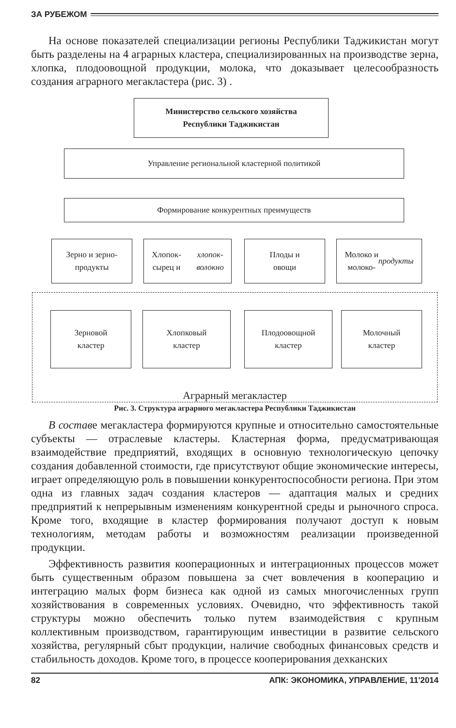ЗА РУБЕЖОМ
На основе показателей специализации регионы Республики Таджикистан могут быть разделены на 4 аграрных кластера, специализированных на производстве зерна, хлопка, плодоовощной продукции, молока, что доказывает целесообразность создания аграрного мегакластера (рис. 3) .
Министерство сельского хозяйства
Республики Таджикистан
Управление региональной кластерной политикой
Формирование конкурентных преимуществ
Зерно и зерно-
продукты
Хлопок-сырец и
хлопок-волокно
Плоды и
овощи
Молоко и
молоко-
продукты
Аграрный мегакластер
Зерновой
кластер
Хлопковый
кластер
Плодоовощной
кластер
Молочный
кластер
Рис. 3. Структура аграрного мегакластера Республики Таджикистан
В составе мегакластера формируются крупные и относительно самостоятельные субъекты — отраслевые кластеры. Кластерная форма, предусматривающая взаимодействие предприятий, входящих в основную технологическую цепочку создания добавленной стоимости, где присутствуют общие экономические интересы, играет определяющую роль в повышении конкурентоспособности региона. При этом одна из главных задач создания кластеров — адаптация малых и средних предприятий к непрерывным изменениям конкурентной среды и рыночного спроса. Кроме того, входящие в кластер формирования получают доступ к новым технологиям, методам работы и возможностям реализации произведенной продукции.
Эффективность развития кооперационных и интеграционных процессов может быть существенным образом повышена за счет вовлечения в кооперацию и интеграцию малых форм бизнеса как одной из самых многочисленных групп хозяйствования в современных условиях. Очевидно, что эффективность такой структуры можно обеспечить только путем взаимодействия с крупным коллективным производством, гарантирующим инвестиции в развитие сельского хозяйства, регулярный сбыт продукции, наличие свободных финансовых средств и стабильность доходов. Кроме того, в процессе кооперирования дехканских
82 АПК: ЭКОНОМИКА, УПРАВЛЕНИЕ, 11'2014